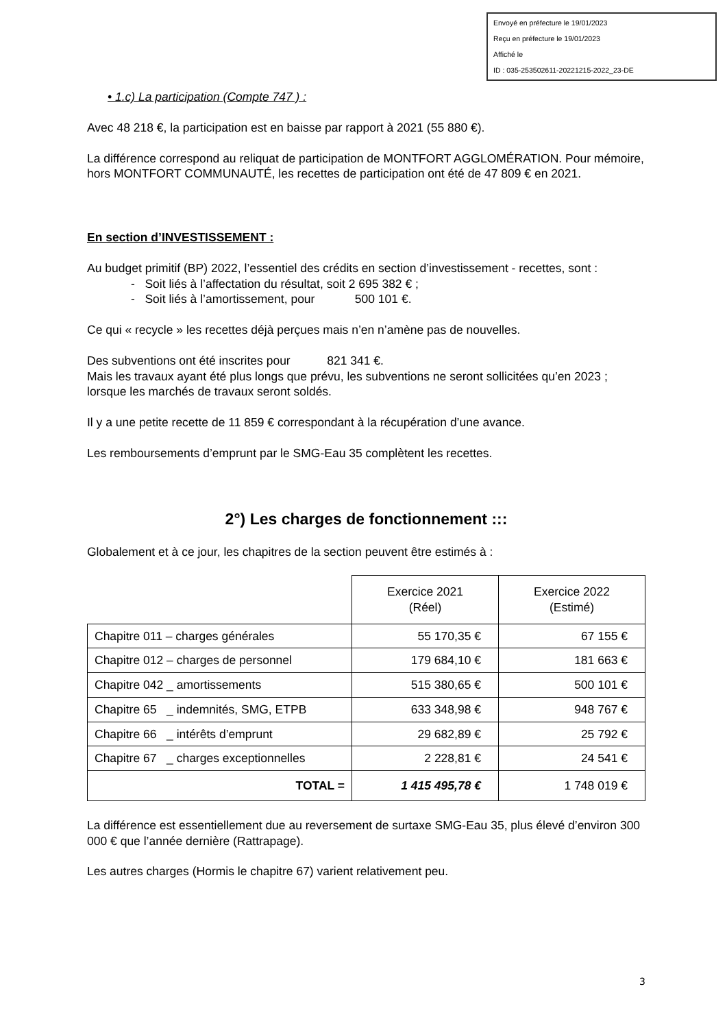Envoyé en préfecture le 19/01/2023
Reçu en préfecture le 19/01/2023
Affiché le
ID : 035-253502611-20221215-2022_23-DE
• 1.c) La participation (Compte 747 ) :
Avec 48 218 €, la participation est en baisse par rapport à 2021 (55 880 €).
La différence correspond au reliquat de participation de MONTFORT AGGLOMÉRATION. Pour mémoire, hors MONTFORT COMMUNAUTÉ, les recettes de participation ont été de 47 809 € en 2021.
En section d’INVESTISSEMENT :
Au budget primitif (BP) 2022, l’essentiel des crédits en section d’investissement - recettes, sont :
- Soit liés à l’affectation du résultat, soit 2 695 382 € ;
- Soit liés à l’amortissement, pour 500 101 €.
Ce qui « recycle » les recettes déjà perçues mais n’en n’amène pas de nouvelles.
Des subventions ont été inscrites pour 821 341 €.
Mais les travaux ayant été plus longs que prévu, les subventions ne seront sollicitées qu’en 2023 ; lorsque les marchés de travaux seront soldés.
Il y a une petite recette de 11 859 € correspondant à la récupération d’une avance.
Les remboursements d’emprunt par le SMG-Eau 35 complètent les recettes.
2°) Les charges de fonctionnement :::
Globalement et à ce jour, les chapitres de la section peuvent être estimés à :
| | Exercice 2021 (Réel) | Exercice 2022 (Estimé) |
| --- | --- | --- |
| Chapitre 011 – charges générales | 55 170,35 € | 67 155 € |
| Chapitre 012 – charges de personnel | 179 684,10 € | 181 663 € |
| Chapitre 042 _ amortissements | 515 380,65 € | 500 101 € |
| Chapitre 65 _ indemnités, SMG, ETPB | 633 348,98 € | 948 767 € |
| Chapitre 66 _ intérêts d’emprunt | 29 682,89 € | 25 792 € |
| Chapitre 67 _ charges exceptionnelles | 2 228,81 € | 24 541 € |
| TOTAL = | 1 415 495,78 € | 1 748 019 € |
La différence est essentiellement due au reversement de surtaxe SMG-Eau 35, plus élevé d’environ 300 000 € que l’année dernière (Rattrapage).
Les autres charges (Hormis le chapitre 67) varient relativement peu.
3